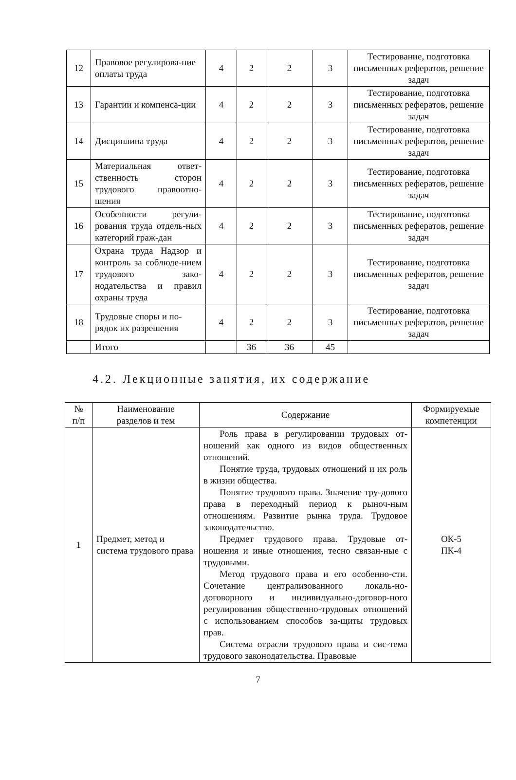| 12 | Правовое регулирова-ние оплаты труда | 4 | 2 | 2 | 3 | Тестирование, подготовка письменных рефератов, решение задач |
| 13 | Гарантии и компенса-ции | 4 | 2 | 2 | 3 | Тестирование, подготовка письменных рефератов, решение задач |
| 14 | Дисциплина труда | 4 | 2 | 2 | 3 | Тестирование, подготовка письменных рефератов, решение задач |
| 15 | Материальная ответ-ственность сторон трудового правоотно-шения | 4 | 2 | 2 | 3 | Тестирование, подготовка письменных рефератов, решение задач |
| 16 | Особенности регули-рования труда отдель-ных категорий граж-дан | 4 | 2 | 2 | 3 | Тестирование, подготовка письменных рефератов, решение задач |
| 17 | Охрана труда Надзор и контроль за соблюде-нием трудового зако-нодательства и правил охраны труда | 4 | 2 | 2 | 3 | Тестирование, подготовка письменных рефератов, решение задач |
| 18 | Трудовые споры и по-рядок их разрешения | 4 | 2 | 2 | 3 | Тестирование, подготовка письменных рефератов, решение задач |
| | Итого | | 36 | 36 | 45 | |
4.2. Лекционные занятия, их содержание
| № п/п | Наименование разделов и тем | Содержание | Формируемые компетенции |
| --- | --- | --- | --- |
| 1 | Предмет, метод и система трудового права | Роль права в регулировании трудовых от-ношений как одного из видов общественных отношений. Понятие труда, трудовых отношений и их роль в жизни общества. Понятие трудового права. Значение тру-дового права в переходный период к рыноч-ным отношениям. Развитие рынка труда. Трудовое законодательство. Предмет трудового права. Трудовые от-ношения и иные отношения, тесно связан-ные с трудовыми. Метод трудового права и его особенно-сти. Сочетание централизованного локаль-но-договорного и индивидуально-договор-ного регулирования общественно-трудовых отношений с использованием способов за-щиты трудовых прав. Система отрасли трудового права и сис-тема трудового законодательства. Правовые | ОК-5 ПК-4 |
7